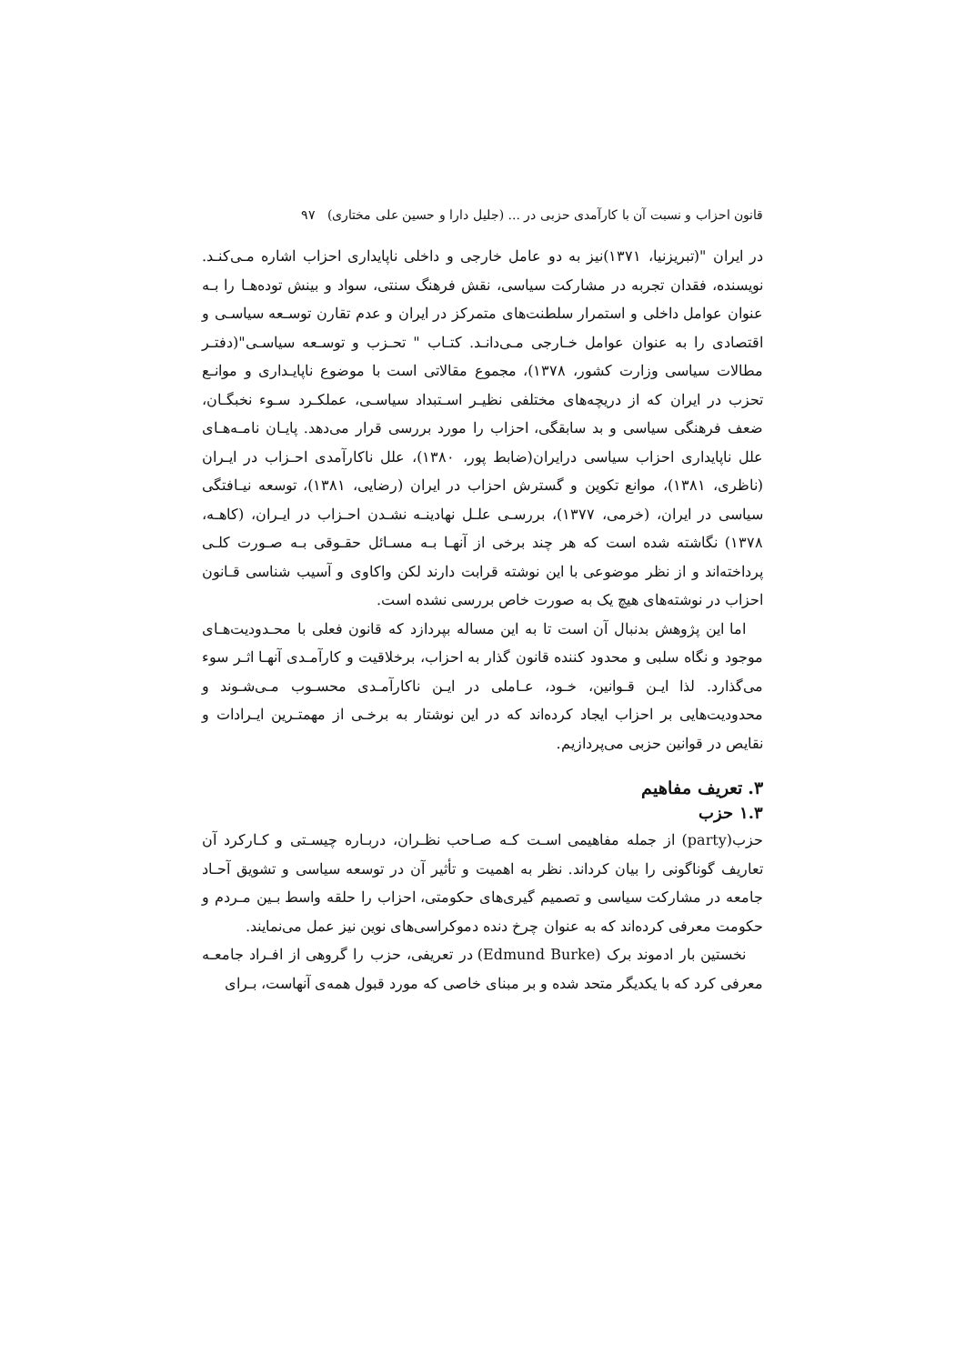قانون احزاب و نسبت آن با کارآمدی حزبی در ... (جلیل دارا و حسین علی مختاری) ۹۷
در ایران "(تبریزنیا، ۱۳۷۱)نیز به دو عامل خارجی و داخلی ناپایداری احزاب اشاره مـی‌کنـد. نویسنده، فقدان تجربه در مشارکت سیاسی، نقش فرهنگ سنتی، سواد و بینش توده‌هـا را بـه عنوان عوامل داخلی و استمرار سلطنت‌های متمرکز در ایران و عدم تقارن توسـعه سیاسـی و اقتصادی را به عنوان عوامل خـارجی مـی‌دانـد. کتـاب " تحـزب و توسـعه سیاسـی"(دفتـر مطالات سیاسی وزارت کشور، ۱۳۷۸)، مجموع مقالاتی است با موضوع ناپایـداری و موانـع تحزب در ایران که از دریچه‌های مختلفی نظیـر اسـتبداد سیاسـی، عملکـرد سـوء نخبگـان، ضعف فرهنگی سیاسی و بد سابقگی، احزاب را مورد بررسی قرار می‌دهد. پایـان نامـه‌هـای علل ناپایداری احزاب سیاسی درایران(ضابط پور، ۱۳۸۰)، علل ناکارآمدی احـزاب در ایـران (ناظری، ۱۳۸۱)، موانع تکوین و گسترش احزاب در ایران (رضایی، ۱۳۸۱)، توسعه نیـافتگی سیاسی در ایران، (خرمی، ۱۳۷۷)، بررسـی علـل نهادینـه نشـدن احـزاب در ایـران، (کاهـه، ۱۳۷۸) نگاشته شده است که هر چند برخی از آنهـا بـه مسـائل حقـوقی بـه صـورت کلـی پرداخته‌اند و از نظر موضوعی با این نوشته قرابت دارند لکن واکاوی و آسیب شناسی قـانون احزاب در نوشته‌های هیچ یک به صورت خاص بررسی نشده است.
اما این پژوهش بدنبال آن است تا به این مساله بپردازد که قانون فعلی با محـدودیت‌هـای موجود و نگاه سلبی و محدود کننده قانون گذار به احزاب، برخلاقیت و کارآمـدی آنهـا اثـر سوء می‌گذارد. لذا ایـن قـوانین، خـود، عـاملی در ایـن ناکارآمـدی محسـوب مـی‌شـوند و محدودیت‌هایی بر احزاب ایجاد کرده‌اند که در این نوشتار به برخـی از مهمتـرین ایـرادات و نقایص در قوانین حزبی می‌پردازیم.
۳. تعریف مفاهیم
۱.۳ حزب
حزب(party) از جمله مفاهیمی اسـت کـه صـاحب نظـران، دربـاره چیسـتی و کـارکرد آن تعاریف گوناگونی را بیان کرداند. نظر به اهمیت و تأثیر آن در توسعه سیاسی و تشویق آحـاد جامعه در مشارکت سیاسی و تصمیم گیری‌های حکومتی، احزاب را حلقه واسط بـین مـردم و حکومت معرفی کرده‌اند که به عنوان چرخ دنده دموکراسی‌های نوین نیز عمل می‌نمایند.
نخستین بار ادموند برک (Edmund Burke) در تعریفی، حزب را گروهی از افـراد جامعـه معرفی کرد که با یکدیگر متحد شده و بر مبنای خاصی که مورد قبول همه‌ی آنهاست، بـرای